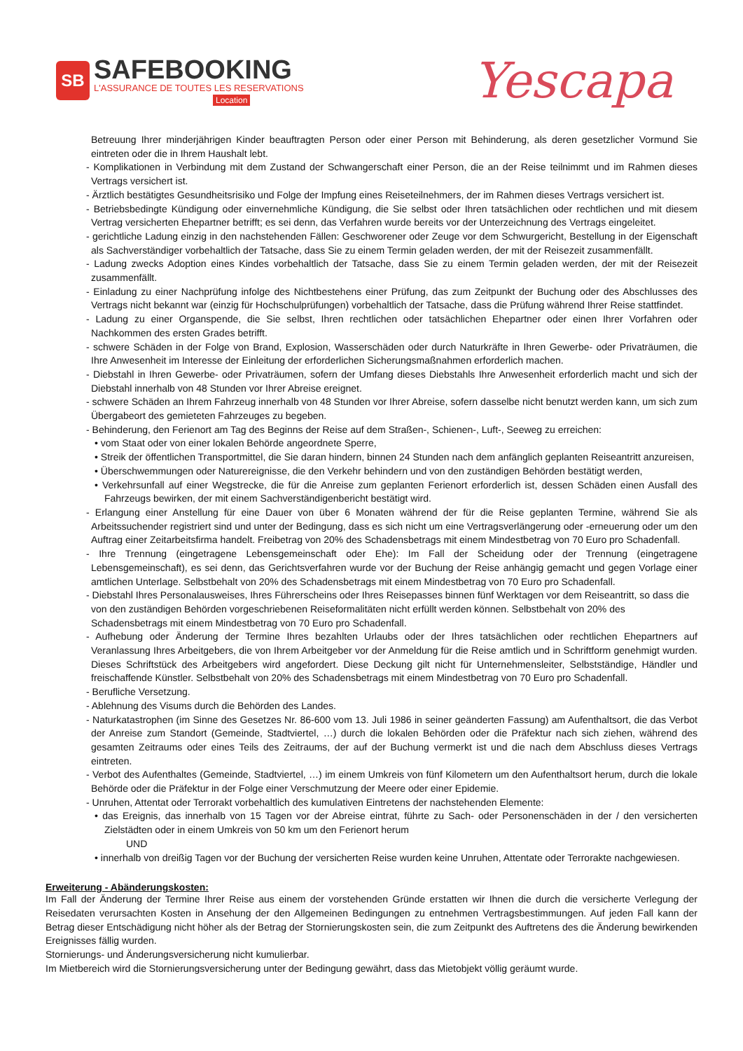SB
SAFEBOOKING
L'ASSURANCE DE TOUTES LES RESERVATIONS
Location
Yescapa
Betreuung Ihrer minderjährigen Kinder beauftragten Person oder einer Person mit Behinderung, als deren gesetzlicher Vormund Sie eintreten oder die in Ihrem Haushalt lebt.
- Komplikationen in Verbindung mit dem Zustand der Schwangerschaft einer Person, die an der Reise teilnimmt und im Rahmen dieses Vertrags versichert ist.
- Ärztlich bestätigtes Gesundheitsrisiko und Folge der Impfung eines Reiseteilnehmers, der im Rahmen dieses Vertrags versichert ist.
- Betriebsbedingte Kündigung oder einvernehmliche Kündigung, die Sie selbst oder Ihren tatsächlichen oder rechtlichen und mit diesem Vertrag versicherten Ehepartner betrifft; es sei denn, das Verfahren wurde bereits vor der Unterzeichnung des Vertrags eingeleitet.
- gerichtliche Ladung einzig in den nachstehenden Fällen: Geschworener oder Zeuge vor dem Schwurgericht, Bestellung in der Eigenschaft als Sachverständiger vorbehaltlich der Tatsache, dass Sie zu einem Termin geladen werden, der mit der Reisezeit zusammenfällt.
- Ladung zwecks Adoption eines Kindes vorbehaltlich der Tatsache, dass Sie zu einem Termin geladen werden, der mit der Reisezeit zusammenfällt.
- Einladung zu einer Nachprüfung infolge des Nichtbestehens einer Prüfung, das zum Zeitpunkt der Buchung oder des Abschlusses des Vertrags nicht bekannt war (einzig für Hochschulprüfungen) vorbehaltlich der Tatsache, dass die Prüfung während Ihrer Reise stattfindet.
- Ladung zu einer Organspende, die Sie selbst, Ihren rechtlichen oder tatsächlichen Ehepartner oder einen Ihrer Vorfahren oder Nachkommen des ersten Grades betrifft.
- schwere Schäden in der Folge von Brand, Explosion, Wasserschäden oder durch Naturkräfte in Ihren Gewerbe- oder Privaträumen, die Ihre Anwesenheit im Interesse der Einleitung der erforderlichen Sicherungsmaßnahmen erforderlich machen.
- Diebstahl in Ihren Gewerbe- oder Privaträumen, sofern der Umfang dieses Diebstahls Ihre Anwesenheit erforderlich macht und sich der Diebstahl innerhalb von 48 Stunden vor Ihrer Abreise ereignet.
- schwere Schäden an Ihrem Fahrzeug innerhalb von 48 Stunden vor Ihrer Abreise, sofern dasselbe nicht benutzt werden kann, um sich zum Übergabeort des gemieteten Fahrzeuges zu begeben.
- Behinderung, den Ferienort am Tag des Beginns der Reise auf dem Straßen-, Schienen-, Luft-, Seeweg zu erreichen:
• vom Staat oder von einer lokalen Behörde angeordnete Sperre,
• Streik der öffentlichen Transportmittel, die Sie daran hindern, binnen 24 Stunden nach dem anfänglich geplanten Reiseantritt anzureisen,
• Überschwemmungen oder Naturereignisse, die den Verkehr behindern und von den zuständigen Behörden bestätigt werden,
• Verkehrsunfall auf einer Wegstrecke, die für die Anreise zum geplanten Ferienort erforderlich ist, dessen Schäden einen Ausfall des Fahrzeugs bewirken, der mit einem Sachverständigenbericht bestätigt wird.
- Erlangung einer Anstellung für eine Dauer von über 6 Monaten während der für die Reise geplanten Termine, während Sie als Arbeitssuchender registriert sind und unter der Bedingung, dass es sich nicht um eine Vertragsverlängerung oder -erneuerung oder um den Auftrag einer Zeitarbeitsfirma handelt. Freibetrag von 20% des Schadensbetrags mit einem Mindestbetrag von 70 Euro pro Schadenfall.
- Ihre Trennung (eingetragene Lebensgemeinschaft oder Ehe): Im Fall der Scheidung oder der Trennung (eingetragene Lebensgemeinschaft), es sei denn, das Gerichtsverfahren wurde vor der Buchung der Reise anhängig gemacht und gegen Vorlage einer amtlichen Unterlage. Selbstbehalt von 20% des Schadensbetrags mit einem Mindestbetrag von 70 Euro pro Schadenfall.
- Diebstahl Ihres Personalausweises, Ihres Führerscheins oder Ihres Reisepasses binnen fünf Werktagen vor dem Reiseantritt, so dass die von den zuständigen Behörden vorgeschriebenen Reiseformalitäten nicht erfüllt werden können. Selbstbehalt von 20% des Schadensbetrags mit einem Mindestbetrag von 70 Euro pro Schadenfall.
- Aufhebung oder Änderung der Termine Ihres bezahlten Urlaubs oder der Ihres tatsächlichen oder rechtlichen Ehepartners auf Veranlassung Ihres Arbeitgebers, die von Ihrem Arbeitgeber vor der Anmeldung für die Reise amtlich und in Schriftform genehmigt wurden. Dieses Schriftstück des Arbeitgebers wird angefordert. Diese Deckung gilt nicht für Unternehmensleiter, Selbstständige, Händler und freischaffende Künstler. Selbstbehalt von 20% des Schadensbetrags mit einem Mindestbetrag von 70 Euro pro Schadenfall.
- Berufliche Versetzung.
- Ablehnung des Visums durch die Behörden des Landes.
- Naturkatastrophen (im Sinne des Gesetzes Nr. 86-600 vom 13. Juli 1986 in seiner geänderten Fassung) am Aufenthaltsort, die das Verbot der Anreise zum Standort (Gemeinde, Stadtviertel, …) durch die lokalen Behörden oder die Präfektur nach sich ziehen, während des gesamten Zeitraums oder eines Teils des Zeitraums, der auf der Buchung vermerkt ist und die nach dem Abschluss dieses Vertrags eintreten.
- Verbot des Aufenthaltes (Gemeinde, Stadtviertel, …) im einem Umkreis von fünf Kilometern um den Aufenthaltsort herum, durch die lokale Behörde oder die Präfektur in der Folge einer Verschmutzung der Meere oder einer Epidemie.
- Unruhen, Attentat oder Terrorakt vorbehaltlich des kumulativen Eintretens der nachstehenden Elemente:
• das Ereignis, das innerhalb von 15 Tagen vor der Abreise eintrat, führte zu Sach- oder Personenschäden in der / den versicherten Zielstädten oder in einem Umkreis von 50 km um den Ferienort herum
UND
• innerhalb von dreißig Tagen vor der Buchung der versicherten Reise wurden keine Unruhen, Attentate oder Terrorakte nachgewiesen.
Erweiterung - Abänderungskosten:
Im Fall der Änderung der Termine Ihrer Reise aus einem der vorstehenden Gründe erstatten wir Ihnen die durch die versicherte Verlegung der Reisedaten verursachten Kosten in Ansehung der den Allgemeinen Bedingungen zu entnehmen Vertragsbestimmungen. Auf jeden Fall kann der Betrag dieser Entschädigung nicht höher als der Betrag der Stornierungskosten sein, die zum Zeitpunkt des Auftretens des die Änderung bewirkenden Ereignisses fällig wurden.
Stornierungs- und Änderungsversicherung nicht kumulierbar.
Im Mietbereich wird die Stornierungsversicherung unter der Bedingung gewährt, dass das Mietobjekt völlig geräumt wurde.